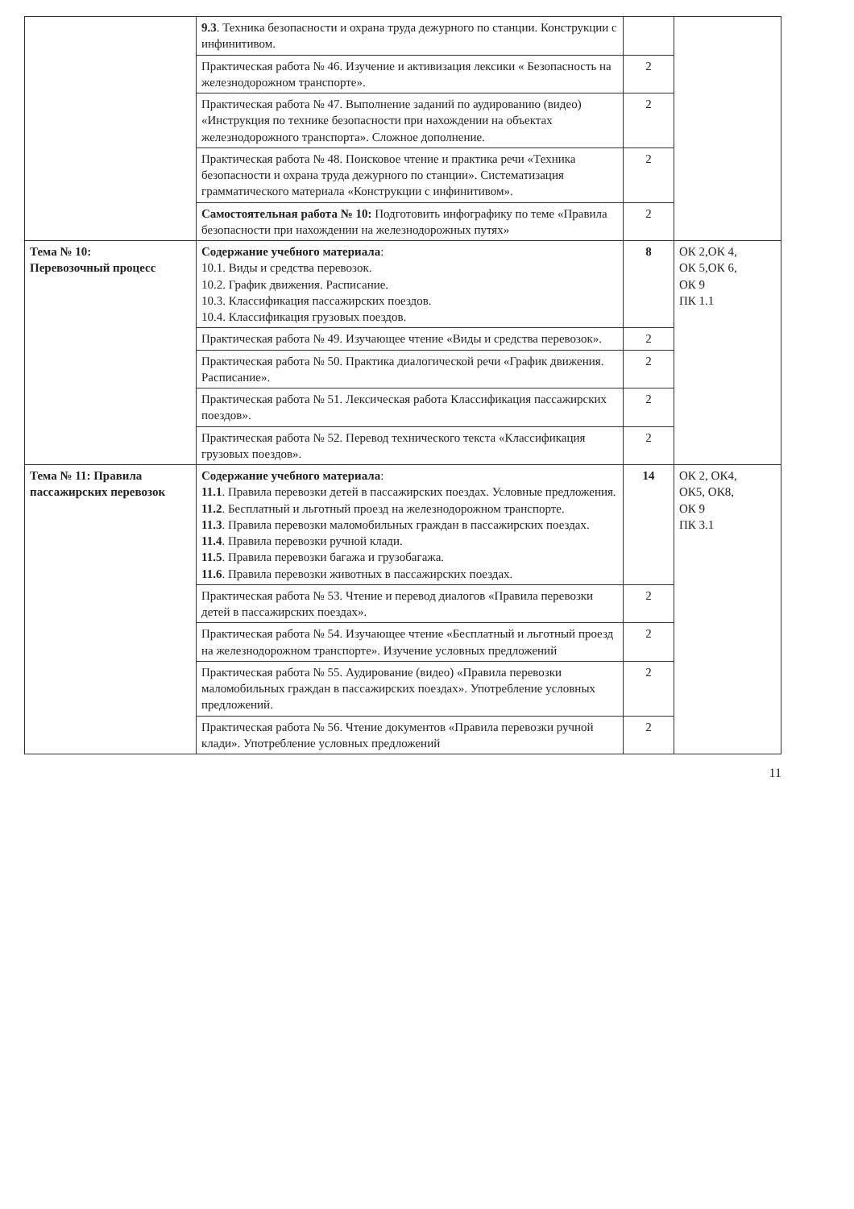| | 9.3 . Техника безопасности и охрана труда дежурного по станции. Конструкции с инфинитивом. | | |
| | Практическая работа № 46. Изучение и активизация лексики « Безопасность на железнодорожном транспорте». | 2 | |
| | Практическая работа № 47. Выполнение заданий по аудированию (видео) «Инструкция по технике безопасности при нахождении на объектах железнодорожного транспорта». Сложное дополнение. | 2 | |
| | Практическая работа № 48. Поисковое чтение и практика речи «Техника безопасности и охрана труда дежурного по станции». Систематизация грамматического материала «Конструкции с инфинитивом». | 2 | |
| | Самостоятельная работа № 10: Подготовить инфографику по теме «Правила безопасности при нахождении на железнодорожных путях» | 2 | |
| Тема № 10: Перевозочный процесс | Содержание учебного материала : 10.1. Виды и средства перевозок. 10.2. График движения. Расписание. 10.3. Классификация пассажирских поездов. 10.4. Классификация грузовых поездов. | 8 | ОК 2,ОК 4, ОК 5,ОК 6, ОК 9 ПК 1.1 |
| | Практическая работа № 49. Изучающее чтение «Виды и средства перевозок». | 2 | |
| | Практическая работа № 50. Практика диалогической речи «График движения. Расписание». | 2 | |
| | Практическая работа № 51. Лексическая работа Классификация пассажирских поездов». | 2 | |
| | Практическая работа № 52. Перевод технического текста «Классификация грузовых поездов». | 2 | |
| Тема № 11: Правила пассажирских перевозок | Содержание учебного материала : 11.1 . Правила перевозки детей в пассажирских поездах. Условные предложения. 11.2 . Бесплатный и льготный проезд на железнодорожном транспорте. 11.3 . Правила перевозки маломобильных граждан в пассажирских поездах. 11.4 . Правила перевозки ручной клади. 11.5 . Правила перевозки багажа и грузобагажа. 11.6 . Правила перевозки животных в пассажирских поездах. | 14 | ОК 2, ОК4, ОК5, ОК8, ОК 9 ПК 3.1 |
| | Практическая работа № 53. Чтение и перевод диалогов «Правила перевозки детей в пассажирских поездах». | 2 | |
| | Практическая работа № 54. Изучающее чтение «Бесплатный и льготный проезд на железнодорожном транспорте». Изучение условных предложений | 2 | |
| | Практическая работа № 55. Аудирование (видео) «Правила перевозки маломобильных граждан в пассажирских поездах». Употребление условных предложений. | 2 | |
| | Практическая работа № 56. Чтение документов «Правила перевозки ручной клади». Употребление условных предложений | 2 | |
11